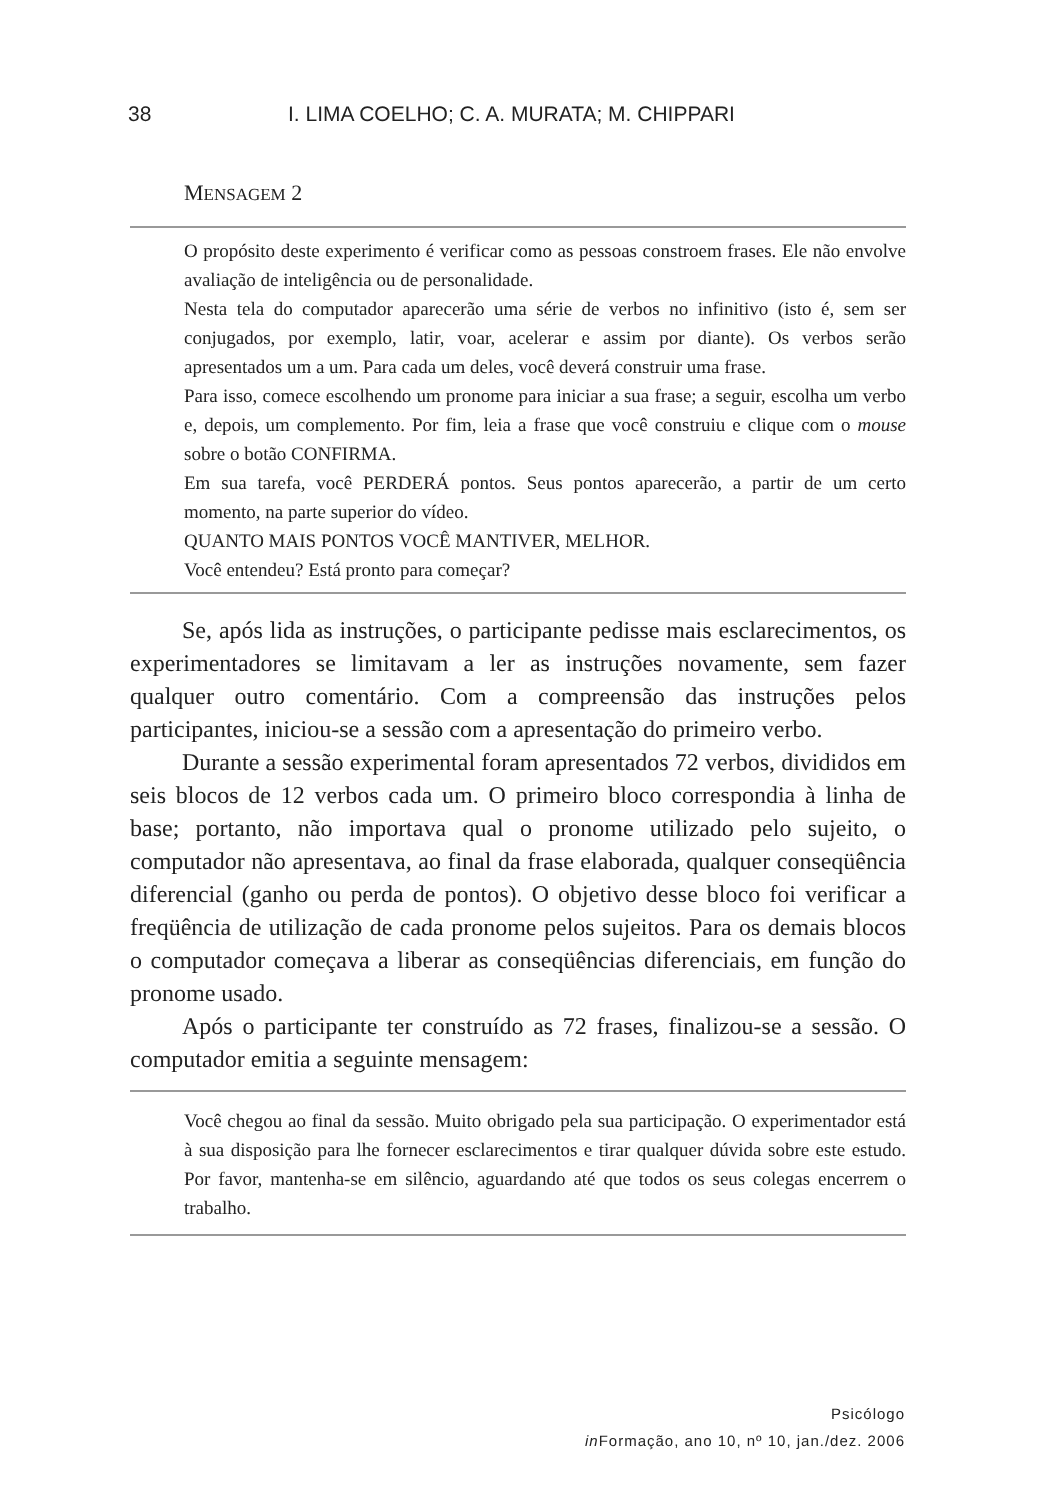38 I. LIMA COELHO; C. A. MURATA; M. CHIPPARI
MENSAGEM 2
O propósito deste experimento é verificar como as pessoas constroem frases. Ele não envolve avaliação de inteligência ou de personalidade.
Nesta tela do computador aparecerão uma série de verbos no infinitivo (isto é, sem ser conjugados, por exemplo, latir, voar, acelerar e assim por diante). Os verbos serão apresentados um a um. Para cada um deles, você deverá construir uma frase.
Para isso, comece escolhendo um pronome para iniciar a sua frase; a seguir, escolha um verbo e, depois, um complemento. Por fim, leia a frase que você construiu e clique com o mouse sobre o botão CONFIRMA.
Em sua tarefa, você PERDERÁ pontos. Seus pontos aparecerão, a partir de um certo momento, na parte superior do vídeo.
QUANTO MAIS PONTOS VOCÊ MANTIVER, MELHOR.
Você entendeu? Está pronto para começar?
Se, após lida as instruções, o participante pedisse mais esclarecimentos, os experimentadores se limitavam a ler as instruções novamente, sem fazer qualquer outro comentário. Com a compreensão das instruções pelos participantes, iniciou-se a sessão com a apresentação do primeiro verbo.
Durante a sessão experimental foram apresentados 72 verbos, divididos em seis blocos de 12 verbos cada um. O primeiro bloco correspondia à linha de base; portanto, não importava qual o pronome utilizado pelo sujeito, o computador não apresentava, ao final da frase elaborada, qualquer conseqüência diferencial (ganho ou perda de pontos). O objetivo desse bloco foi verificar a freqüência de utilização de cada pronome pelos sujeitos. Para os demais blocos o computador começava a liberar as conseqüências diferenciais, em função do pronome usado.
Após o participante ter construído as 72 frases, finalizou-se a sessão. O computador emitia a seguinte mensagem:
Você chegou ao final da sessão. Muito obrigado pela sua participação. O experimentador está à sua disposição para lhe fornecer esclarecimentos e tirar qualquer dúvida sobre este estudo. Por favor, mantenha-se em silêncio, aguardando até que todos os seus colegas encerrem o trabalho.
Psicólogo
in Formação, ano 10, nº 10, jan./dez. 2006